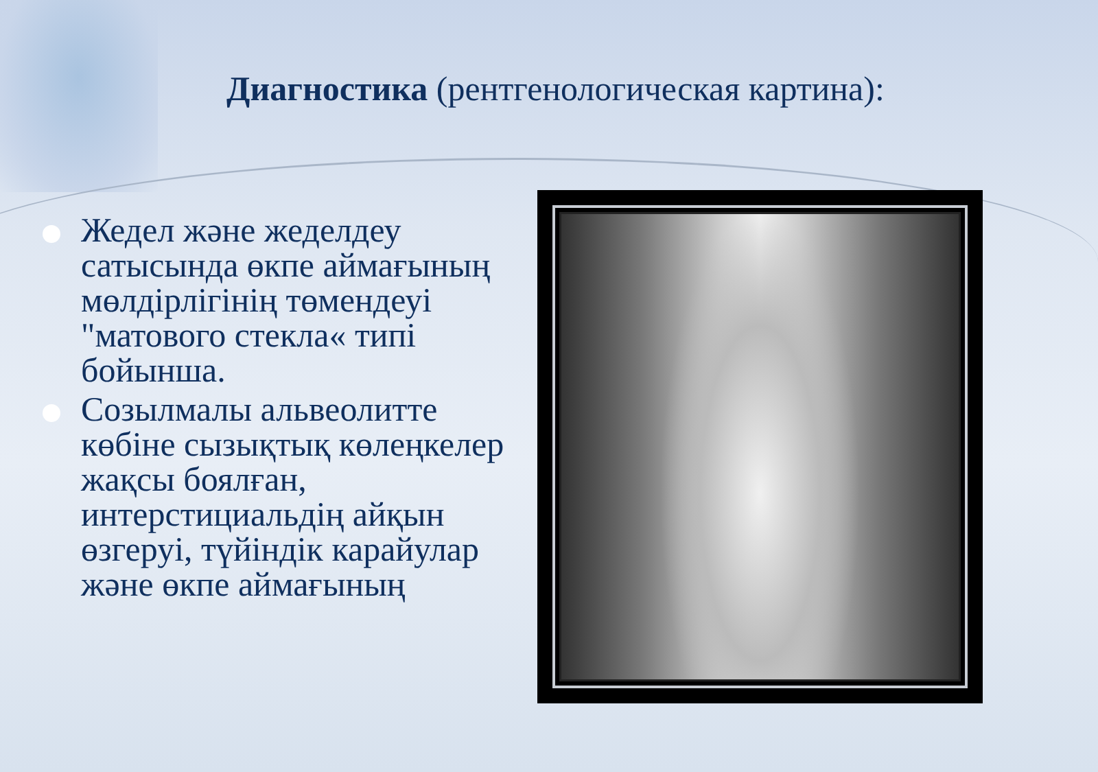Диагностика (рентгенологическая картина):
Жедел және жеделдеу сатысында өкпе аймағының мөлдірлігінің төмендеуі "матового стекла« типі бойынша.
Созылмалы альвеолитте көбіне сызықтық көлеңкелер жақсы боялған, интерстициальдің айқын өзгеруі, түйіндік карайулар және өкпе аймағының